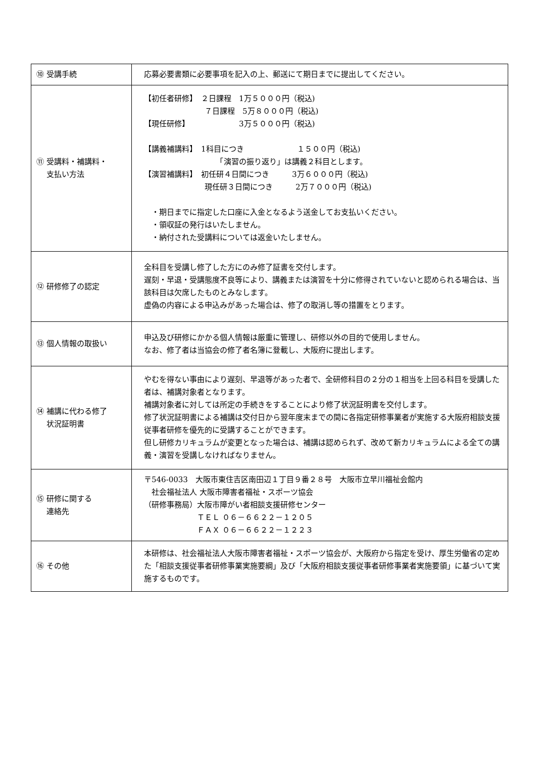| ⑩ 受講手続 | 応募必要書類に必要事項を記入の上、郵送にて期日までに提出してください。 |
| ⑪ 受講料・補講料・ 支払い方法 | 【初任者研修】 ２日課程 1万５０００円（税込) ７日課程 5万８０００円（税込) 【現任研修】 3万５０００円（税込) 【講義補講料】 1科目につき １５００円（税込) 「演習の振り返り」は講義２科目とします。 【演習補講料】 初任研４日間につき 3万６０００円（税込) 現任研３日間につき 2万７０００円（税込) ・期日までに指定した口座に入金となるよう送金してお支払いください。 ・領収証の発行はいたしません。 ・納付された受講料については返金いたしません。 |
| ⑫ 研修修了の認定 | 全科目を受講し修了した方にのみ修了証書を交付します。 遅刻・早退・受講態度不良等により、講義または演習を十分に修得されていないと認められる場合は、当該科目は欠席したものとみなします。 虚偽の内容による申込みがあった場合は、修了の取消し等の措置をとります。 |
| ⑬ 個人情報の取扱い | 申込及び研修にかかる個人情報は厳重に管理し、研修以外の目的で使用しません。 なお、修了者は当協会の修了者名簿に登載し、大阪府に提出します。 |
| ⑭ 補講に代わる修了 状況証明書 | やむを得ない事由により遅刻、早退等があった者で、全研修科目の２分の１相当を上回る科目を受講した者は、補講対象者となります。 補講対象者に対しては所定の手続きをすることにより修了状況証明書を交付します。 修了状況証明書による補講は交付日から翌年度末までの間に各指定研修事業者が実施する大阪府相談支援従事者研修を優先的に受講することができます。 但し研修カリキュラムが変更となった場合は、補講は認められず、改めて新カリキュラムによる全ての講義・演習を受講しなければなりません。 |
| ⑮ 研修に関する 連絡先 | 〒546-0033 大阪市東住吉区南田辺１丁目９番２８号 大阪市立早川福祉会館内 社会福祉法人 大阪市障害者福祉・スポーツ協会 （研修事務局）大阪市障がい者相談支援研修センター ＴＥＬ ０６－６６２２－１２０５ ＦＡＸ ０６－６６２２－１２２３ |
| ⑯ その他 | 本研修は、社会福祉法人大阪市障害者福祉・スポーツ協会が、大阪府から指定を受け、厚生労働省の定めた「相談支援従事者研修事業実施要綱」及び「大阪府相談支援従事者研修事業者実施要領」に基づいて実施するものです。 |